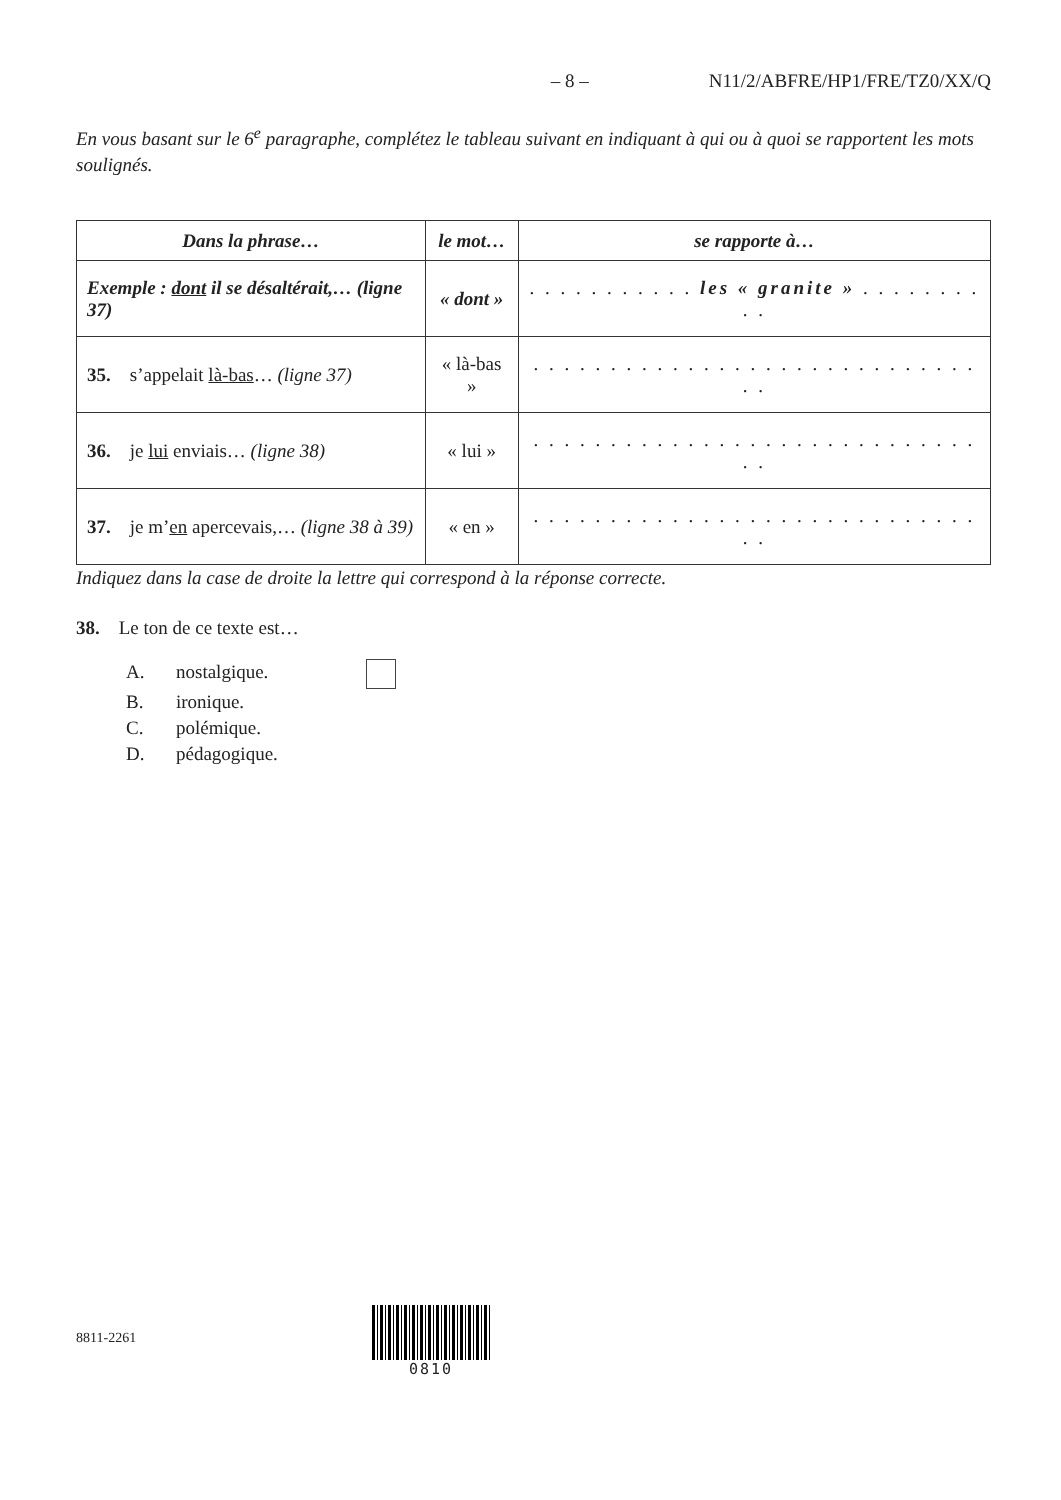– 8 – N11/2/ABFRE/HP1/FRE/TZ0/XX/Q
En vous basant sur le 6<sup>e</sup> paragraphe, complétez le tableau suivant en indiquant à qui ou à quoi se rapportent les mots soulignés.
| Dans la phrase… | le mot… | se rapporte à… |
| --- | --- | --- |
| Exemple : dont il se désaltérait,… (ligne 37) | « dont » | . . . . . . . . . . . les « granite » . . . . . . . . . . |
| 35. s’appelait là-bas … (ligne 37) | « là-bas » | . . . . . . . . . . . . . . . . . . . . . . . . . . . . . . . |
| 36. je lui enviais… (ligne 38) | « lui » | . . . . . . . . . . . . . . . . . . . . . . . . . . . . . . . |
| 37. je m’ en apercevais,… (ligne 38 à 39) | « en » | . . . . . . . . . . . . . . . . . . . . . . . . . . . . . . . |
Indiquez dans la case de droite la lettre qui correspond à la réponse correcte.
38. Le ton de ce texte est…
A. nostalgique.
B. ironique.
C. polémique.
D. pédagogique.
8811-2261
0810